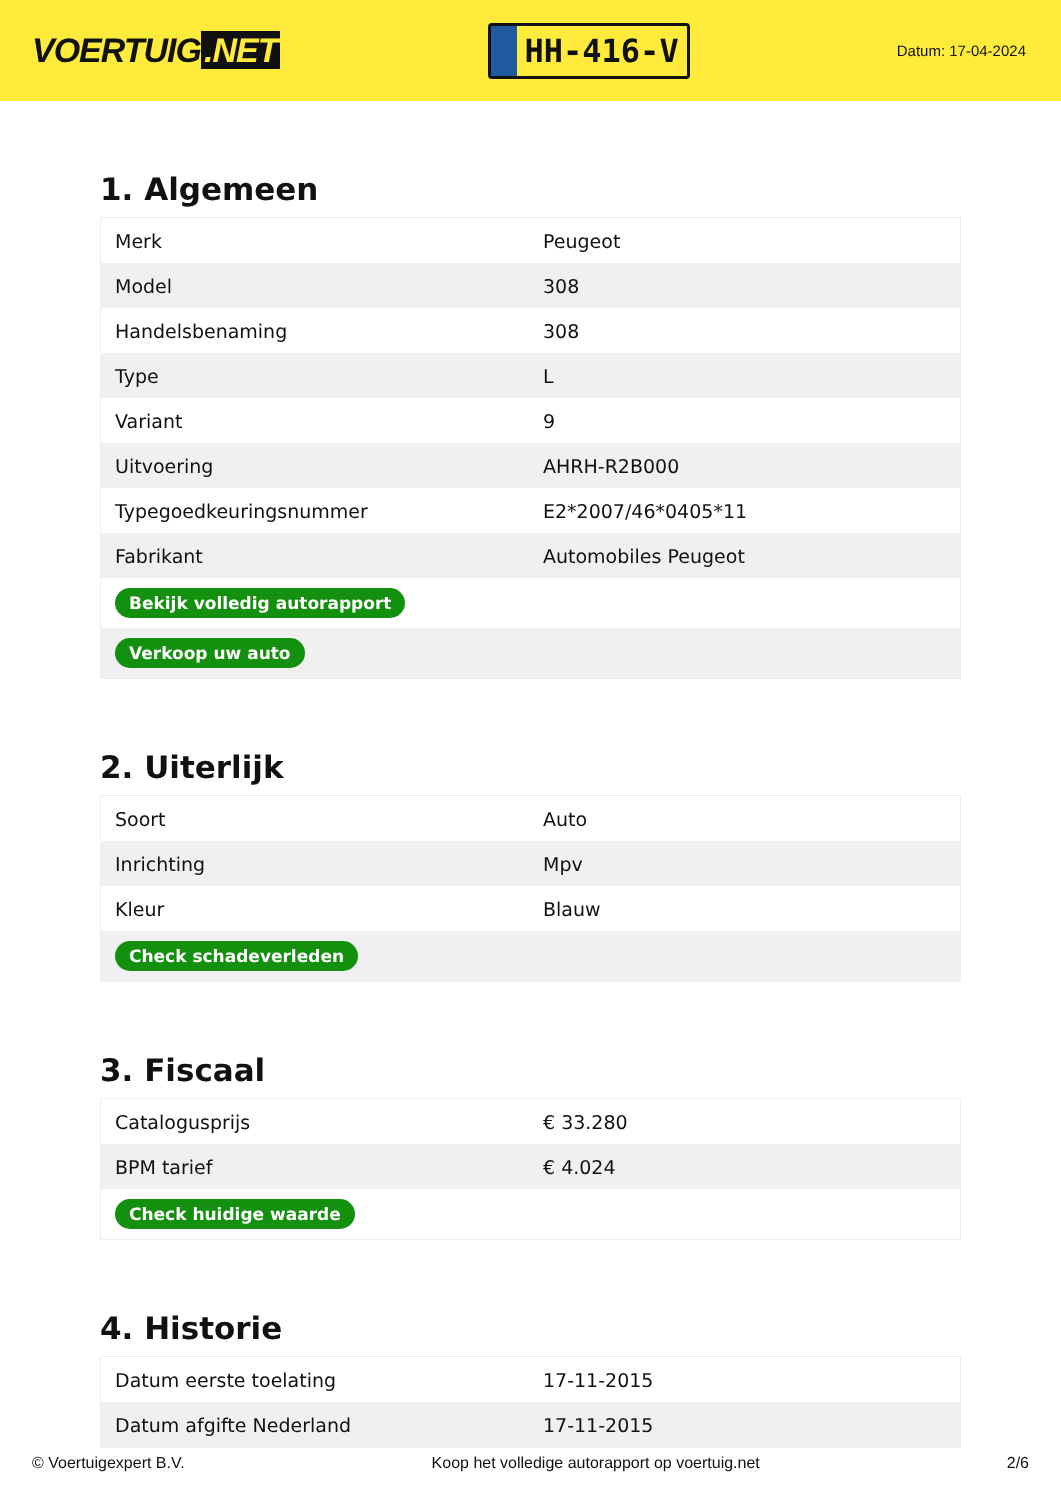VOERTUIG.NET
HH-416-V
Datum: 17-04-2024
1. Algemeen
| Merk | Peugeot |
| Model | 308 |
| Handelsbenaming | 308 |
| Type | L |
| Variant | 9 |
| Uitvoering | AHRH-R2B000 |
| Typegoedkeuringsnummer | E2*2007/46*0405*11 |
| Fabrikant | Automobiles Peugeot |
| Bekijk volledig autorapport | |
| Verkoop uw auto | |
2. Uiterlijk
| Soort | Auto |
| Inrichting | Mpv |
| Kleur | Blauw |
| Check schadeverleden | |
3. Fiscaal
| Catalogusprijs | € 33.280 |
| BPM tarief | € 4.024 |
| Check huidige waarde | |
4. Historie
| Datum eerste toelating | 17-11-2015 |
| Datum afgifte Nederland | 17-11-2015 |
© Voertuigexpert B.V. Koop het volledige autorapport op voertuig.net 2/6